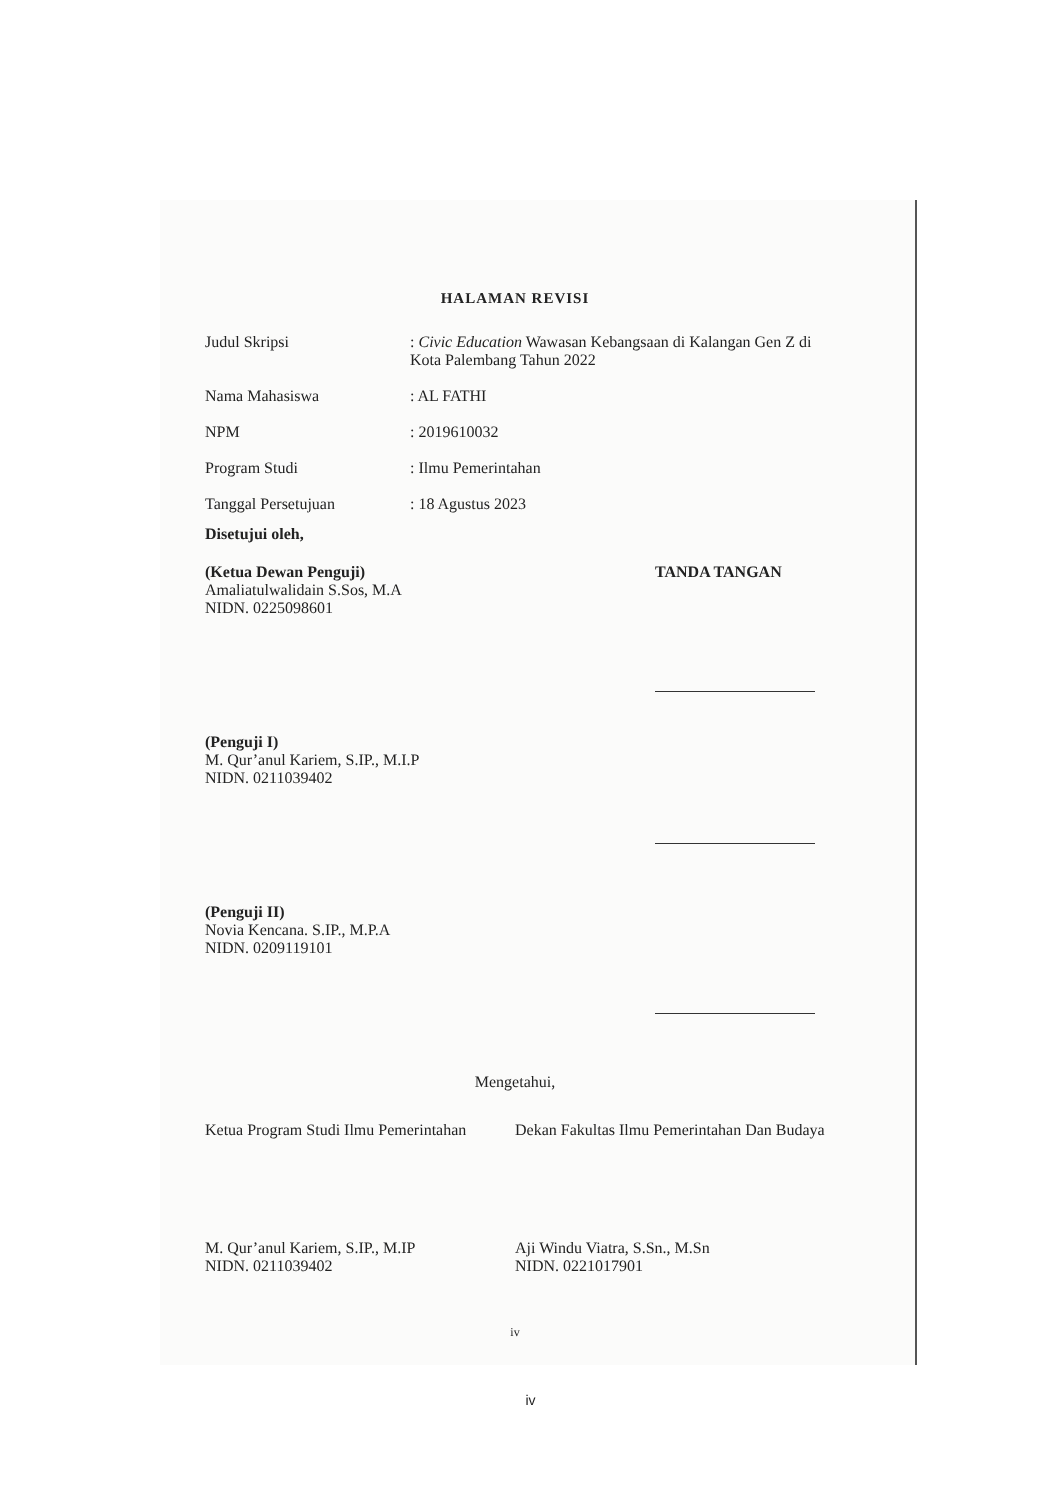HALAMAN REVISI
| Judul Skripsi | : Civic Education Wawasan Kebangsaan di Kalangan Gen Z di Kota Palembang Tahun 2022 |
| Nama Mahasiswa | : AL FATHI |
| NPM | : 2019610032 |
| Program Studi | : Ilmu Pemerintahan |
| Tanggal Persetujuan | : 18 Agustus 2023 |
Disetujui oleh,
(Ketua Dewan Penguji)
Amaliatulwalidain S.Sos, M.A
NIDN. 0225098601
TANDA TANGAN
(Penguji I)
M. Qur’anul Kariem, S.IP., M.I.P
NIDN. 0211039402
(Penguji II)
Novia Kencana. S.IP., M.P.A
NIDN. 0209119101
Mengetahui,
Ketua Program Studi Ilmu Pemerintahan
Dekan Fakultas Ilmu Pemerintahan Dan Budaya
M. Qur’anul Kariem, S.IP., M.IP
NIDN. 0211039402
Aji Windu Viatra, S.Sn., M.Sn
NIDN. 0221017901
iv
iv